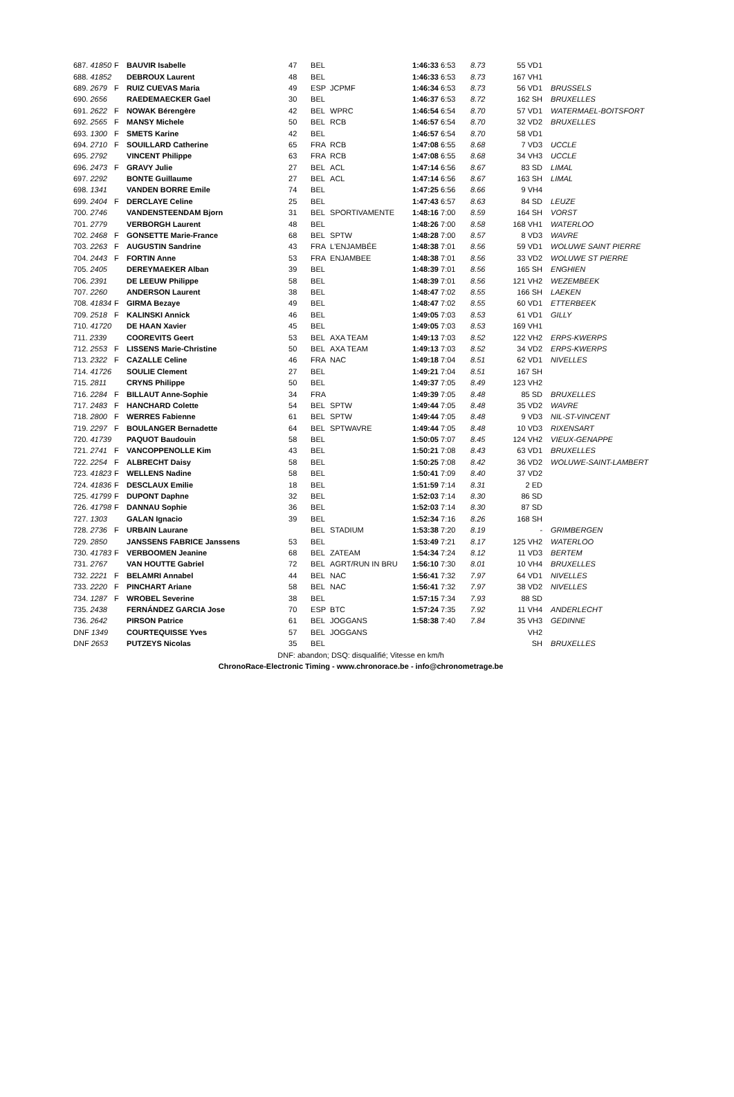| 687. 41850 | F | BAUVIR Isabelle | 47 | BEL | | 1:46:33 6:53 | 8.73 | 55 VD1 | |
| 688. 41852 | | DEBROUX Laurent | 48 | BEL | | 1:46:33 6:53 | 8.73 | 167 VH1 | |
| 689. 2679 | F | RUIZ CUEVAS Maria | 49 | ESP | JCPMF | 1:46:34 6:53 | 8.73 | 56 VD1 | BRUSSELS |
| 690. 2656 | | RAEDEMAECKER Gael | 30 | BEL | | 1:46:37 6:53 | 8.72 | 162 SH | BRUXELLES |
| 691. 2622 | F | NOWAK Bérengère | 42 | BEL | WPRC | 1:46:54 6:54 | 8.70 | 57 VD1 | WATERMAEL-BOITSFORT |
| 692. 2565 | F | MANSY Michele | 50 | BEL | RCB | 1:46:57 6:54 | 8.70 | 32 VD2 | BRUXELLES |
| 693. 1300 | F | SMETS Karine | 42 | BEL | | 1:46:57 6:54 | 8.70 | 58 VD1 | |
| 694. 2710 | F | SOUILLARD Catherine | 65 | FRA | RCB | 1:47:08 6:55 | 8.68 | 7 VD3 | UCCLE |
| 695. 2792 | | VINCENT Philippe | 63 | FRA | RCB | 1:47:08 6:55 | 8.68 | 34 VH3 | UCCLE |
| 696. 2473 | F | GRAVY Julie | 27 | BEL | ACL | 1:47:14 6:56 | 8.67 | 83 SD | LIMAL |
| 697. 2292 | | BONTE Guillaume | 27 | BEL | ACL | 1:47:14 6:56 | 8.67 | 163 SH | LIMAL |
| 698. 1341 | | VANDEN BORRE Emile | 74 | BEL | | 1:47:25 6:56 | 8.66 | 9 VH4 | |
| 699. 2404 | F | DERCLAYE Celine | 25 | BEL | | 1:47:43 6:57 | 8.63 | 84 SD | LEUZE |
| 700. 2746 | | VANDENSTEENDAM Bjorn | 31 | BEL | SPORTIVAMENTE | 1:48:16 7:00 | 8.59 | 164 SH | VORST |
| 701. 2779 | | VERBORGH Laurent | 48 | BEL | | 1:48:26 7:00 | 8.58 | 168 VH1 | WATERLOO |
| 702. 2468 | F | GONSETTE Marie-France | 68 | BEL | SPTW | 1:48:28 7:00 | 8.57 | 8 VD3 | WAVRE |
| 703. 2263 | F | AUGUSTIN Sandrine | 43 | FRA | L'ENJAMBÉE | 1:48:38 7:01 | 8.56 | 59 VD1 | WOLUWE SAINT PIERRE |
| 704. 2443 | F | FORTIN Anne | 53 | FRA | ENJAMBEE | 1:48:38 7:01 | 8.56 | 33 VD2 | WOLUWE ST PIERRE |
| 705. 2405 | | DEREYMAEKER Alban | 39 | BEL | | 1:48:39 7:01 | 8.56 | 165 SH | ENGHIEN |
| 706. 2391 | | DE LEEUW Philippe | 58 | BEL | | 1:48:39 7:01 | 8.56 | 121 VH2 | WEZEMBEEK |
| 707. 2260 | | ANDERSON Laurent | 38 | BEL | | 1:48:47 7:02 | 8.55 | 166 SH | LAEKEN |
| 708. 41834 | F | GIRMA Bezaye | 49 | BEL | | 1:48:47 7:02 | 8.55 | 60 VD1 | ETTERBEEK |
| 709. 2518 | F | KALINSKI Annick | 46 | BEL | | 1:49:05 7:03 | 8.53 | 61 VD1 | GILLY |
| 710. 41720 | | DE HAAN Xavier | 45 | BEL | | 1:49:05 7:03 | 8.53 | 169 VH1 | |
| 711. 2339 | | COOREVITS Geert | 53 | BEL | AXA TEAM | 1:49:13 7:03 | 8.52 | 122 VH2 | ERPS-KWERPS |
| 712. 2553 | F | LISSENS Marie-Christine | 50 | BEL | AXA TEAM | 1:49:13 7:03 | 8.52 | 34 VD2 | ERPS-KWERPS |
| 713. 2322 | F | CAZALLE Celine | 46 | FRA | NAC | 1:49:18 7:04 | 8.51 | 62 VD1 | NIVELLES |
| 714. 41726 | | SOULIE Clement | 27 | BEL | | 1:49:21 7:04 | 8.51 | 167 SH | |
| 715. 2811 | | CRYNS Philippe | 50 | BEL | | 1:49:37 7:05 | 8.49 | 123 VH2 | |
| 716. 2284 | F | BILLAUT Anne-Sophie | 34 | FRA | | 1:49:39 7:05 | 8.48 | 85 SD | BRUXELLES |
| 717. 2483 | F | HANCHARD Colette | 54 | BEL | SPTW | 1:49:44 7:05 | 8.48 | 35 VD2 | WAVRE |
| 718. 2800 | F | WERRES Fabienne | 61 | BEL | SPTW | 1:49:44 7:05 | 8.48 | 9 VD3 | NIL-ST-VINCENT |
| 719. 2297 | F | BOULANGER Bernadette | 64 | BEL | SPTWAVRE | 1:49:44 7:05 | 8.48 | 10 VD3 | RIXENSART |
| 720. 41739 | | PAQUOT Baudouin | 58 | BEL | | 1:50:05 7:07 | 8.45 | 124 VH2 | VIEUX-GENAPPE |
| 721. 2741 | F | VANCOPPENOLLE Kim | 43 | BEL | | 1:50:21 7:08 | 8.43 | 63 VD1 | BRUXELLES |
| 722. 2254 | F | ALBRECHT Daisy | 58 | BEL | | 1:50:25 7:08 | 8.42 | 36 VD2 | WOLUWE-SAINT-LAMBERT |
| 723. 41823 | F | WELLENS Nadine | 58 | BEL | | 1:50:41 7:09 | 8.40 | 37 VD2 | |
| 724. 41836 | F | DESCLAUX Emilie | 18 | BEL | | 1:51:59 7:14 | 8.31 | 2 ED | |
| 725. 41799 | F | DUPONT Daphne | 32 | BEL | | 1:52:03 7:14 | 8.30 | 86 SD | |
| 726. 41798 | F | DANNAU Sophie | 36 | BEL | | 1:52:03 7:14 | 8.30 | 87 SD | |
| 727. 1303 | | GALAN Ignacio | 39 | BEL | | 1:52:34 7:16 | 8.26 | 168 SH | |
| 728. 2736 | F | URBAIN Laurane | | BEL | STADIUM | 1:53:38 7:20 | 8.19 | - | GRIMBERGEN |
| 729. 2850 | | JANSSENS FABRICE Janssens | 53 | BEL | | 1:53:49 7:21 | 8.17 | 125 VH2 | WATERLOO |
| 730. 41783 | F | VERBOOMEN Jeanine | 68 | BEL | ZATEAM | 1:54:34 7:24 | 8.12 | 11 VD3 | BERTEM |
| 731. 2767 | | VAN HOUTTE Gabriel | 72 | BEL | AGRT/RUN IN BRU | 1:56:10 7:30 | 8.01 | 10 VH4 | BRUXELLES |
| 732. 2221 | F | BELAMRI Annabel | 44 | BEL | NAC | 1:56:41 7:32 | 7.97 | 64 VD1 | NIVELLES |
| 733. 2220 | F | PINCHART Ariane | 58 | BEL | NAC | 1:56:41 7:32 | 7.97 | 38 VD2 | NIVELLES |
| 734. 1287 | F | WROBEL Severine | 38 | BEL | | 1:57:15 7:34 | 7.93 | 88 SD | |
| 735. 2438 | | FERNÁNDEZ GARCIA Jose | 70 | ESP | BTC | 1:57:24 7:35 | 7.92 | 11 VH4 | ANDERLECHT |
| 736. 2642 | | PIRSON Patrice | 61 | BEL | JOGGANS | 1:58:38 7:40 | 7.84 | 35 VH3 | GEDINNE |
| DNF 1349 | | COURTEQUISSE Yves | 57 | BEL | JOGGANS | | | VH2 | |
| DNF 2653 | | PUTZEYS Nicolas | 35 | BEL | | | | SH | BRUXELLES |
| DNF: abandon; DSQ: disqualifié; Vitesse en km/h | | | | | | | | | |
| ChronoRace-Electronic Timing - www.chronorace.be - info@chronometrage.be | | | | | | | | | |